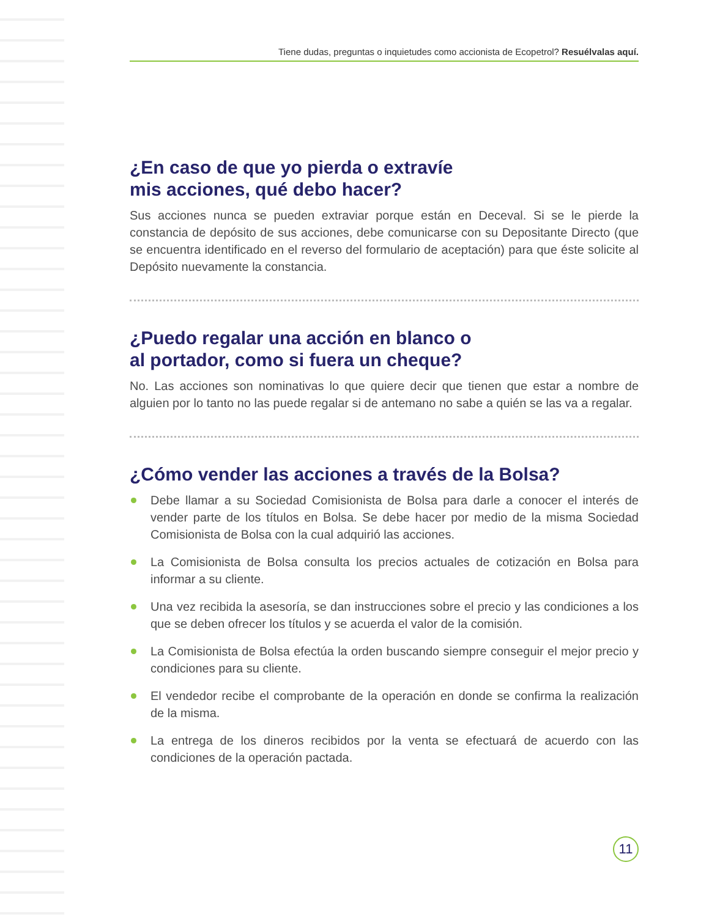Tiene dudas, preguntas o inquietudes como accionista de Ecopetrol? Resuélvalas aquí.
¿En caso de que yo pierda o extravíe
mis acciones, qué debo hacer?
Sus acciones nunca se pueden extraviar porque están en Deceval. Si se le pierde la constancia de depósito de sus acciones, debe comunicarse con su Depositante Directo (que se encuentra identificado en el reverso del formulario de aceptación) para que éste solicite al Depósito nuevamente la constancia.
¿Puedo regalar una acción en blanco o
al portador, como si fuera un cheque?
No. Las acciones son nominativas lo que quiere decir que tienen que estar a nombre de alguien por lo tanto no las puede regalar si de antemano no sabe a quién se las va a regalar.
¿Cómo vender las acciones a través de la Bolsa?
Debe llamar a su Sociedad Comisionista de Bolsa para darle a conocer el interés de vender parte de los títulos en Bolsa. Se debe hacer por medio de la misma Sociedad Comisionista de Bolsa con la cual adquirió las acciones.
La Comisionista de Bolsa consulta los precios actuales de cotización en Bolsa para informar a su cliente.
Una vez recibida la asesoría, se dan instrucciones sobre el precio y las condiciones a los que se deben ofrecer los títulos y se acuerda el valor de la comisión.
La Comisionista de Bolsa efectúa la orden buscando siempre conseguir el mejor precio y condiciones para su cliente.
El vendedor recibe el comprobante de la operación en donde se confirma la realización de la misma.
La entrega de los dineros recibidos por la venta se efectuará de acuerdo con las condiciones de la operación pactada.
11